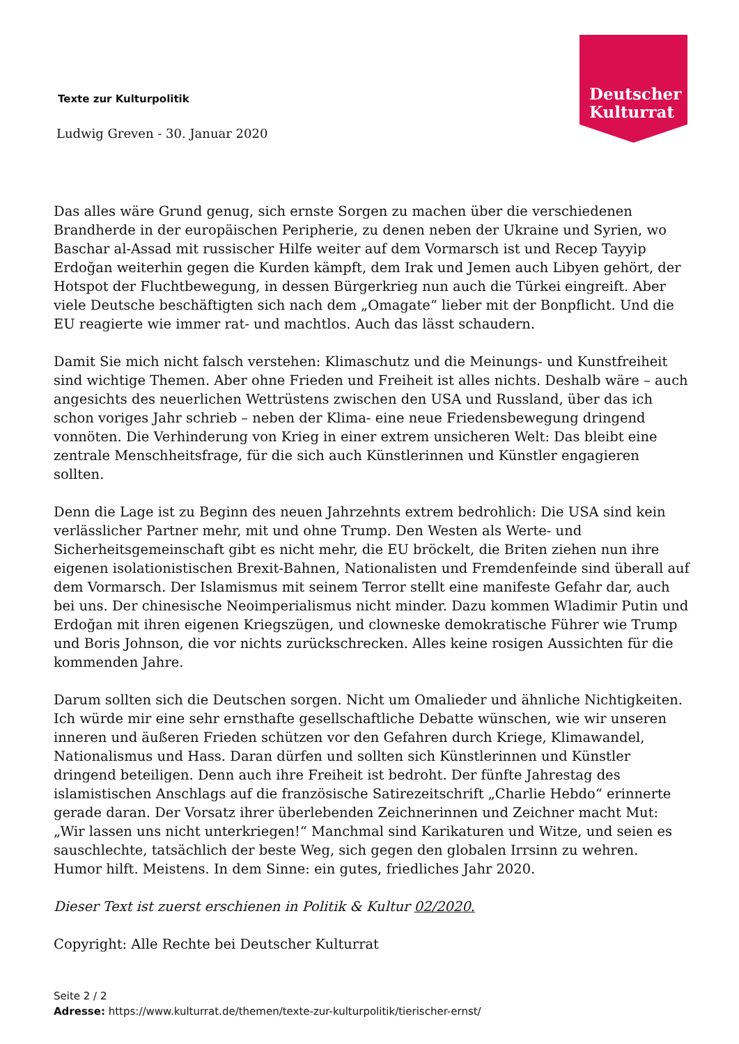Deutscher
Kulturrat
Texte zur Kulturpolitik
Ludwig Greven - 30. Januar 2020
Das alles wäre Grund genug, sich ernste Sorgen zu machen über die verschiedenen Brandherde in der europäischen Peripherie, zu denen neben der Ukraine und Syrien, wo Baschar al-Assad mit russischer Hilfe weiter auf dem Vormarsch ist und Recep Tayyip Erdoğan weiterhin gegen die Kurden kämpft, dem Irak und Jemen auch Libyen gehört, der Hotspot der Fluchtbewegung, in dessen Bürgerkrieg nun auch die Türkei eingreift. Aber viele Deutsche beschäftigten sich nach dem „Omagate“ lieber mit der Bonpflicht. Und die EU reagierte wie immer rat- und machtlos. Auch das lässt schaudern.
Damit Sie mich nicht falsch verstehen: Klimaschutz und die Meinungs- und Kunstfreiheit sind wichtige Themen. Aber ohne Frieden und Freiheit ist alles nichts. Deshalb wäre – auch angesichts des neuerlichen Wettrüstens zwischen den USA und Russland, über das ich schon voriges Jahr schrieb – neben der Klima- eine neue Friedensbewegung dringend vonnöten. Die Verhinderung von Krieg in einer extrem unsicheren Welt: Das bleibt eine zentrale Menschheitsfrage, für die sich auch Künstlerinnen und Künstler engagieren sollten.
Denn die Lage ist zu Beginn des neuen Jahrzehnts extrem bedrohlich: Die USA sind kein verlässlicher Partner mehr, mit und ohne Trump. Den Westen als Werte- und Sicherheitsgemeinschaft gibt es nicht mehr, die EU bröckelt, die Briten ziehen nun ihre eigenen isolationistischen Brexit-Bahnen, Nationalisten und Fremdenfeinde sind überall auf dem Vormarsch. Der Islamismus mit seinem Terror stellt eine manifeste Gefahr dar, auch bei uns. Der chinesische Neoimperialismus nicht minder. Dazu kommen Wladimir Putin und Erdoğan mit ihren eigenen Kriegszügen, und clowneske demokratische Führer wie Trump und Boris Johnson, die vor nichts zurückschrecken. Alles keine rosigen Aussichten für die kommenden Jahre.
Darum sollten sich die Deutschen sorgen. Nicht um Omalieder und ähnliche Nichtigkeiten. Ich würde mir eine sehr ernsthafte gesellschaftliche Debatte wünschen, wie wir unseren inneren und äußeren Frieden schützen vor den Gefahren durch Kriege, Klimawandel, Nationalismus und Hass. Daran dürfen und sollten sich Künstlerinnen und Künstler dringend beteiligen. Denn auch ihre Freiheit ist bedroht. Der fünfte Jahrestag des islamistischen Anschlags auf die französische Satirezeitschrift „Charlie Hebdo“ erinnerte gerade daran. Der Vorsatz ihrer überlebenden Zeichnerinnen und Zeichner macht Mut: „Wir lassen uns nicht unterkriegen!“ Manchmal sind Karikaturen und Witze, und seien es sauschlechte, tatsächlich der beste Weg, sich gegen den globalen Irrsinn zu wehren. Humor hilft. Meistens. In dem Sinne: ein gutes, friedliches Jahr 2020.
Dieser Text ist zuerst erschienen in Politik & Kultur 02/2020.
Copyright: Alle Rechte bei Deutscher Kulturrat
Seite 2 / 2
Adresse: https://www.kulturrat.de/themen/texte-zur-kulturpolitik/tierischer-ernst/